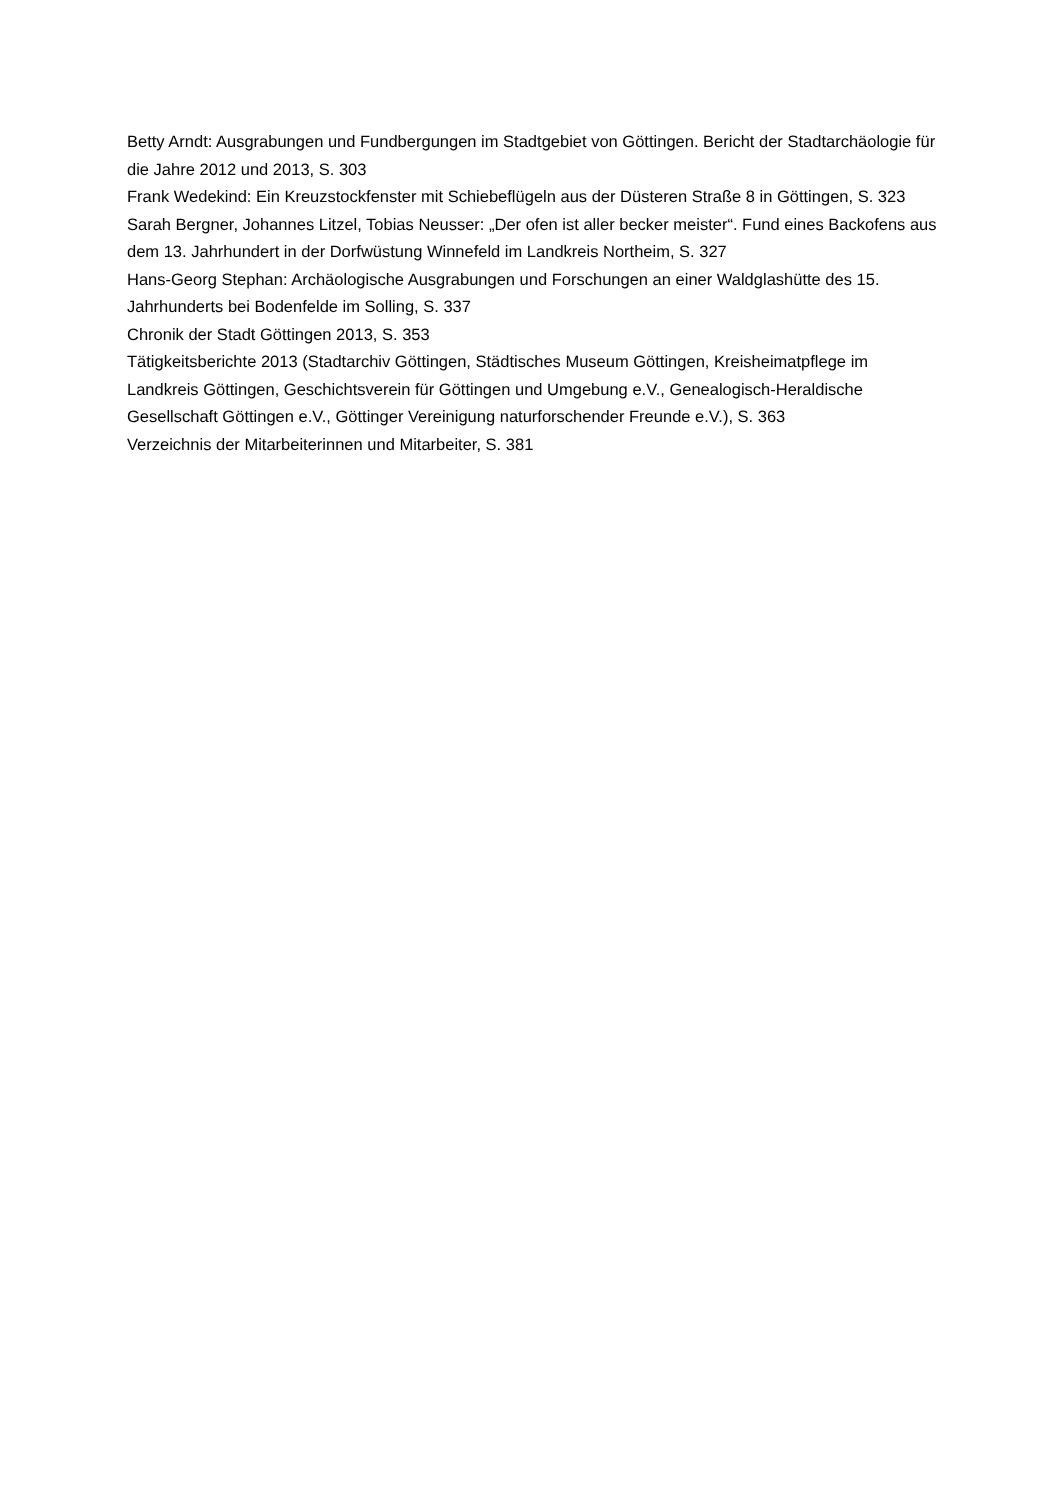Betty Arndt: Ausgrabungen und Fundbergungen im Stadtgebiet von Göttingen. Bericht der Stadtarchäologie für die Jahre 2012 und 2013, S. 303
Frank Wedekind: Ein Kreuzstockfenster mit Schiebeflügeln aus der Düsteren Straße 8 in Göttingen, S. 323
Sarah Bergner, Johannes Litzel, Tobias Neusser: „Der ofen ist aller becker meister“. Fund eines Backofens aus dem 13. Jahrhundert in der Dorfwüstung Winnefeld im Landkreis Northeim, S. 327
Hans-Georg Stephan: Archäologische Ausgrabungen und Forschungen an einer Waldglashütte des 15. Jahrhunderts bei Bodenfelde im Solling, S. 337
Chronik der Stadt Göttingen 2013, S. 353
Tätigkeitsberichte 2013 (Stadtarchiv Göttingen, Städtisches Museum Göttingen, Kreisheimatpflege im Landkreis Göttingen, Geschichtsverein für Göttingen und Umgebung e.V., Genealogisch-Heraldische Gesellschaft Göttingen e.V., Göttinger Vereinigung naturforschender Freunde e.V.), S. 363
Verzeichnis der Mitarbeiterinnen und Mitarbeiter, S. 381